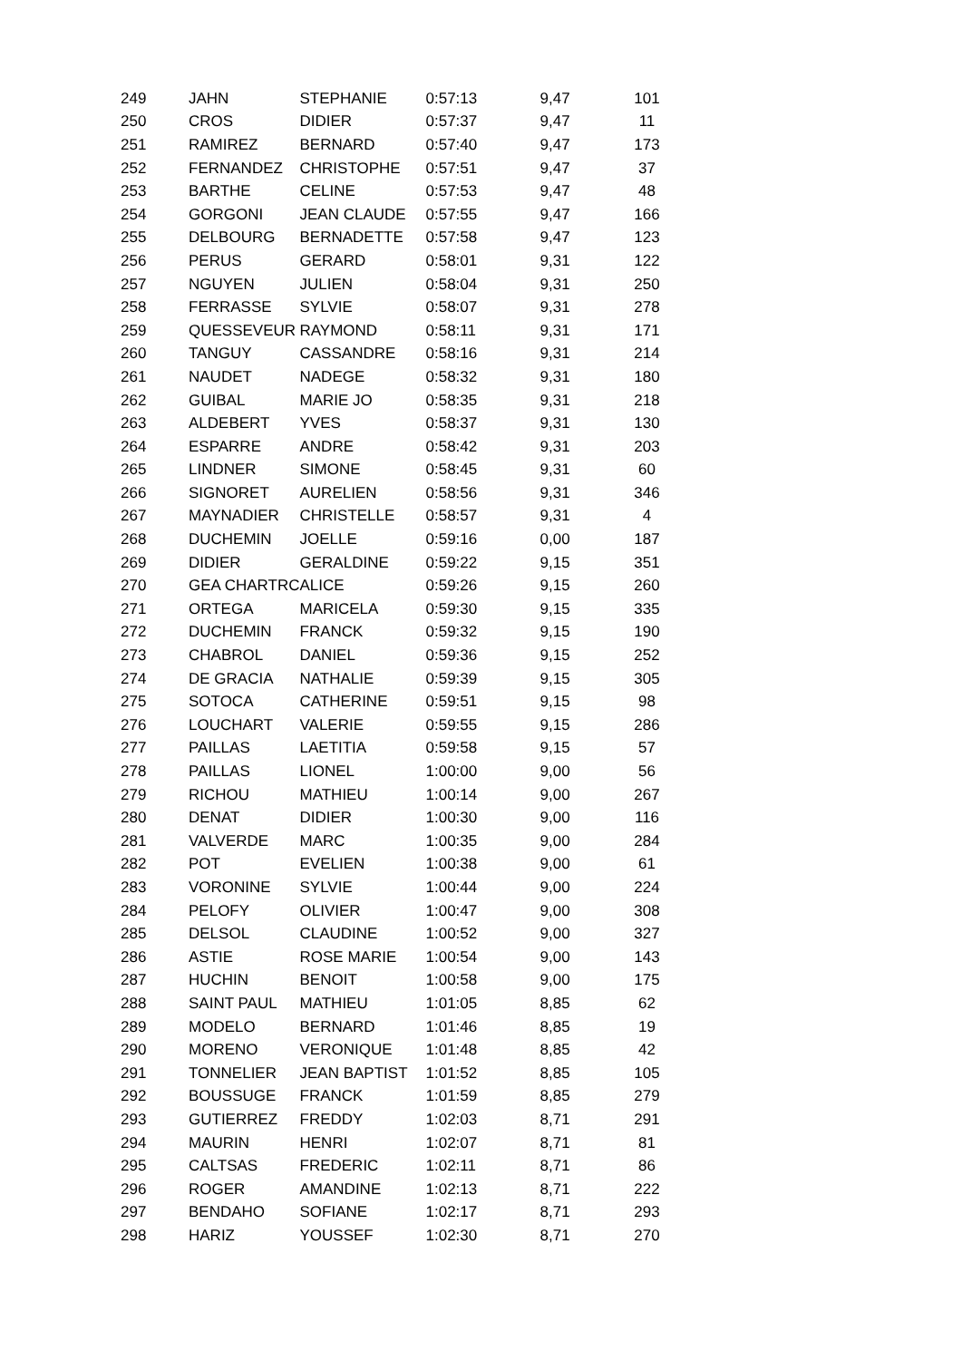| 249 | JAHN | STEPHANIE | 0:57:13 | 9,47 | 101 |
| 250 | CROS | DIDIER | 0:57:37 | 9,47 | 11 |
| 251 | RAMIREZ | BERNARD | 0:57:40 | 9,47 | 173 |
| 252 | FERNANDEZ | CHRISTOPHE | 0:57:51 | 9,47 | 37 |
| 253 | BARTHE | CELINE | 0:57:53 | 9,47 | 48 |
| 254 | GORGONI | JEAN CLAUDE | 0:57:55 | 9,47 | 166 |
| 255 | DELBOURG | BERNADETTE | 0:57:58 | 9,47 | 123 |
| 256 | PERUS | GERARD | 0:58:01 | 9,31 | 122 |
| 257 | NGUYEN | JULIEN | 0:58:04 | 9,31 | 250 |
| 258 | FERRASSE | SYLVIE | 0:58:07 | 9,31 | 278 |
| 259 | QUESSEVEUR | RAYMOND | 0:58:11 | 9,31 | 171 |
| 260 | TANGUY | CASSANDRE | 0:58:16 | 9,31 | 214 |
| 261 | NAUDET | NADEGE | 0:58:32 | 9,31 | 180 |
| 262 | GUIBAL | MARIE JO | 0:58:35 | 9,31 | 218 |
| 263 | ALDEBERT | YVES | 0:58:37 | 9,31 | 130 |
| 264 | ESPARRE | ANDRE | 0:58:42 | 9,31 | 203 |
| 265 | LINDNER | SIMONE | 0:58:45 | 9,31 | 60 |
| 266 | SIGNORET | AURELIEN | 0:58:56 | 9,31 | 346 |
| 267 | MAYNADIER | CHRISTELLE | 0:58:57 | 9,31 | 4 |
| 268 | DUCHEMIN | JOELLE | 0:59:16 | 0,00 | 187 |
| 269 | DIDIER | GERALDINE | 0:59:22 | 9,15 | 351 |
| 270 | GEA CHARTRC | ALICE | 0:59:26 | 9,15 | 260 |
| 271 | ORTEGA | MARICELA | 0:59:30 | 9,15 | 335 |
| 272 | DUCHEMIN | FRANCK | 0:59:32 | 9,15 | 190 |
| 273 | CHABROL | DANIEL | 0:59:36 | 9,15 | 252 |
| 274 | DE GRACIA | NATHALIE | 0:59:39 | 9,15 | 305 |
| 275 | SOTOCA | CATHERINE | 0:59:51 | 9,15 | 98 |
| 276 | LOUCHART | VALERIE | 0:59:55 | 9,15 | 286 |
| 277 | PAILLAS | LAETITIA | 0:59:58 | 9,15 | 57 |
| 278 | PAILLAS | LIONEL | 1:00:00 | 9,00 | 56 |
| 279 | RICHOU | MATHIEU | 1:00:14 | 9,00 | 267 |
| 280 | DENAT | DIDIER | 1:00:30 | 9,00 | 116 |
| 281 | VALVERDE | MARC | 1:00:35 | 9,00 | 284 |
| 282 | POT | EVELIEN | 1:00:38 | 9,00 | 61 |
| 283 | VORONINE | SYLVIE | 1:00:44 | 9,00 | 224 |
| 284 | PELOFY | OLIVIER | 1:00:47 | 9,00 | 308 |
| 285 | DELSOL | CLAUDINE | 1:00:52 | 9,00 | 327 |
| 286 | ASTIE | ROSE MARIE | 1:00:54 | 9,00 | 143 |
| 287 | HUCHIN | BENOIT | 1:00:58 | 9,00 | 175 |
| 288 | SAINT PAUL | MATHIEU | 1:01:05 | 8,85 | 62 |
| 289 | MODELO | BERNARD | 1:01:46 | 8,85 | 19 |
| 290 | MORENO | VERONIQUE | 1:01:48 | 8,85 | 42 |
| 291 | TONNELIER | JEAN BAPTIST | 1:01:52 | 8,85 | 105 |
| 292 | BOUSSUGE | FRANCK | 1:01:59 | 8,85 | 279 |
| 293 | GUTIERREZ | FREDDY | 1:02:03 | 8,71 | 291 |
| 294 | MAURIN | HENRI | 1:02:07 | 8,71 | 81 |
| 295 | CALTSAS | FREDERIC | 1:02:11 | 8,71 | 86 |
| 296 | ROGER | AMANDINE | 1:02:13 | 8,71 | 222 |
| 297 | BENDAHO | SOFIANE | 1:02:17 | 8,71 | 293 |
| 298 | HARIZ | YOUSSEF | 1:02:30 | 8,71 | 270 |